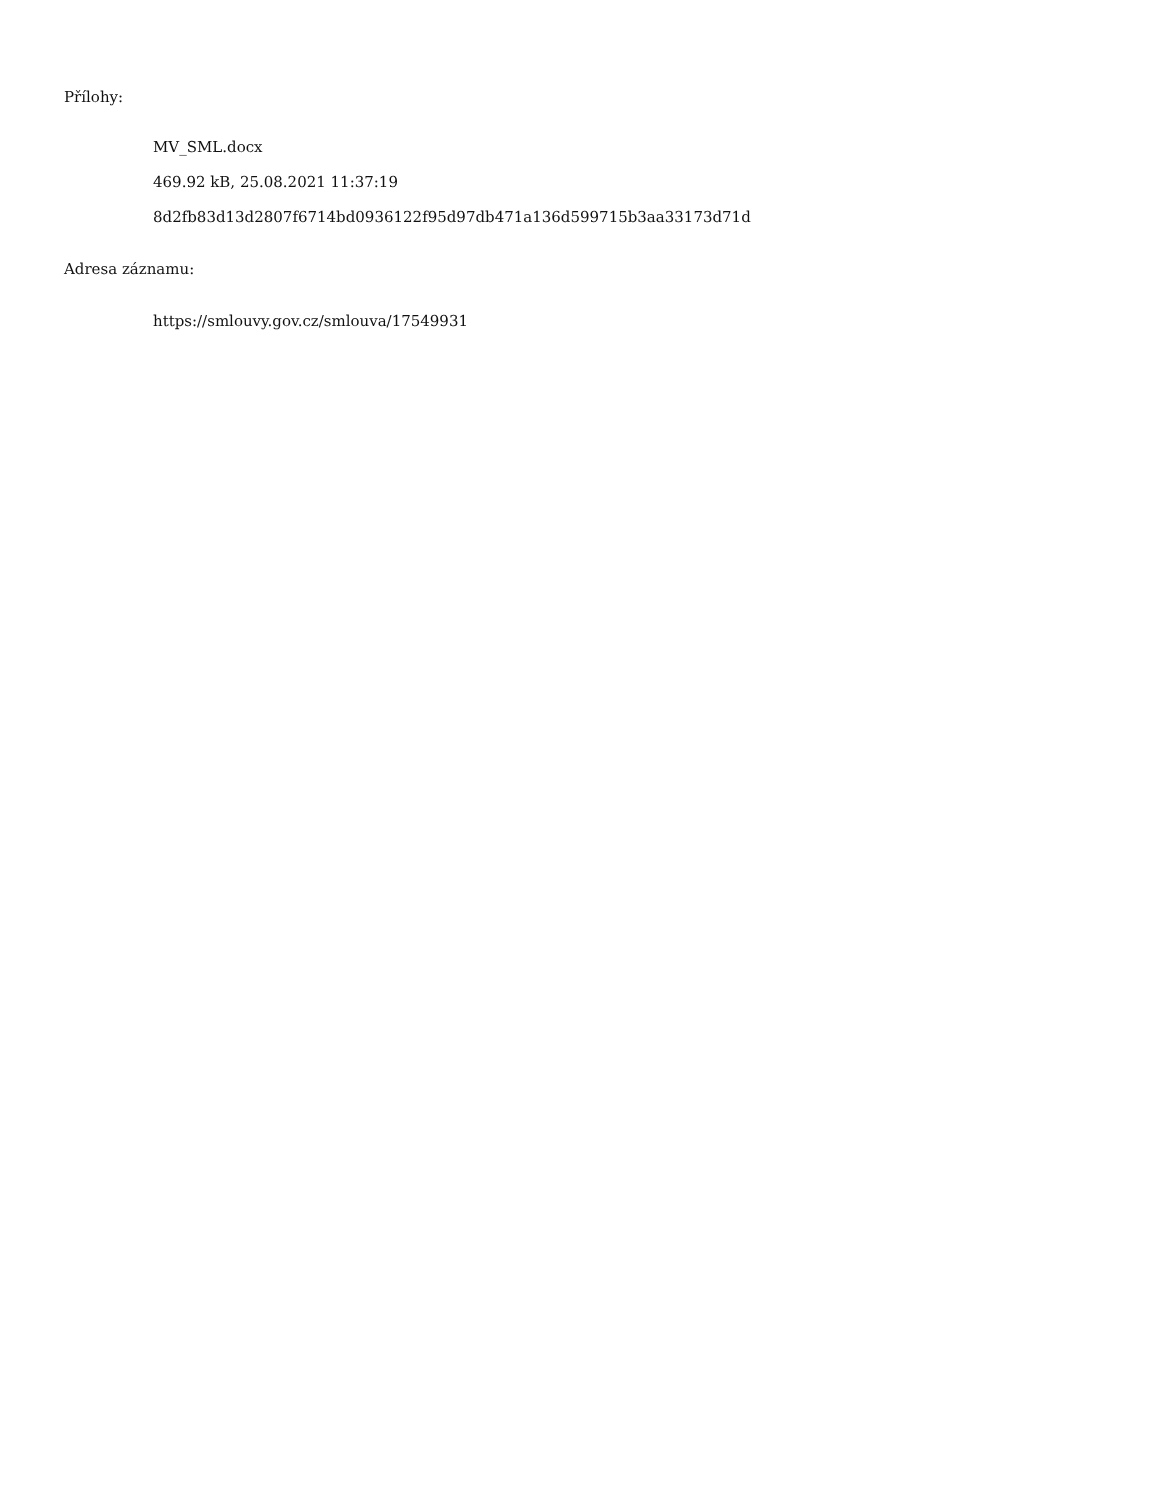Přílohy:
MV_SML.docx
469.92 kB, 25.08.2021 11:37:19
8d2fb83d13d2807f6714bd0936122f95d97db471a136d599715b3aa33173d71d
Adresa záznamu:
https://smlouvy.gov.cz/smlouva/17549931